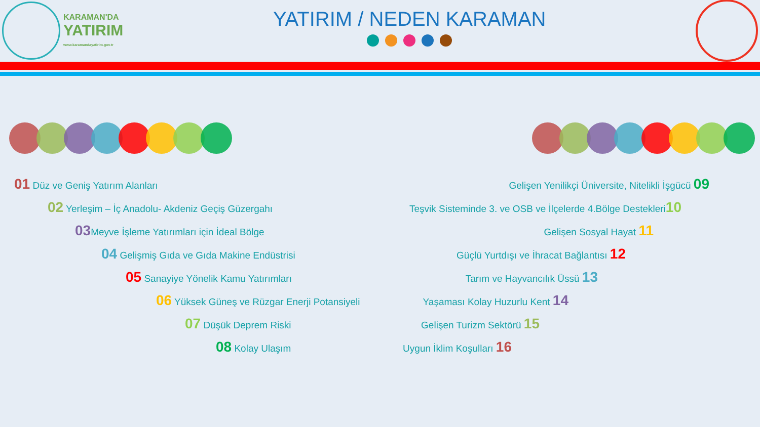KARAMAN'DA
YATIRIM
www.karamandayatirim.gov.tr
YATIRIM / NEDEN KARAMAN
01 Düz ve Geniş Yatırım Alanları
02 Yerleşim – İç Anadolu- Akdeniz Geçiş Güzergahı
03 Meyve İşleme Yatırımları için İdeal Bölge
04 Gelişmiş Gıda ve Gıda Makine Endüstrisi
05 Sanayiye Yönelik Kamu Yatırımları
06 Yüksek Güneş ve Rüzgar Enerji Potansiyeli
07 Düşük Deprem Riski
08 Kolay Ulaşım
Gelişen Yenilikçi Üniversite, Nitelikli İşgücü 09
Teşvik Sisteminde 3. ve OSB ve İlçelerde 4.Bölge Destekleri10
Gelişen Sosyal Hayat 11
Güçlü Yurtdışı ve İhracat Bağlantısı 12
Tarım ve Hayvancılık Üssü 13
Yaşaması Kolay Huzurlu Kent 14
Gelişen Turizm Sektörü 15
Uygun İklim Koşulları 16